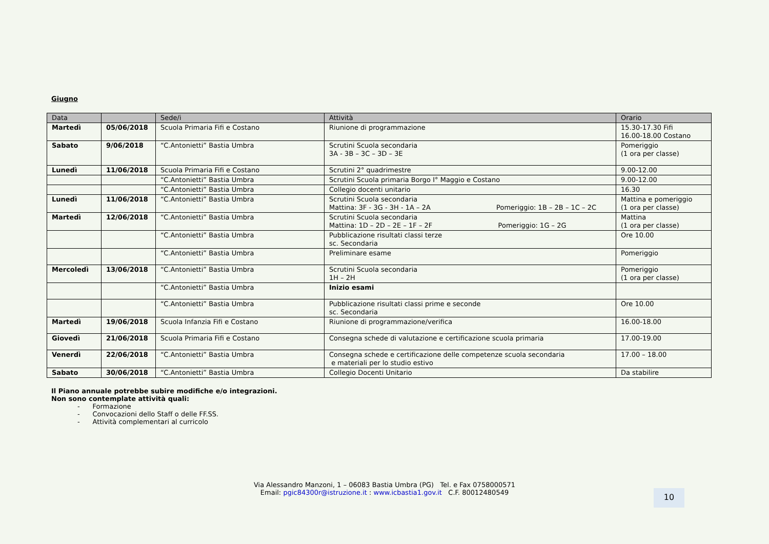Giugno
| Data | | Sede/i | Attività | Orario |
| --- | --- | --- | --- | --- |
| Martedì | 05/06/2018 | Scuola Primaria Fifi e Costano | Riunione di programmazione | 15.30-17.30 Fifi 16.00-18.00 Costano |
| Sabato | 9/06/2018 | “C.Antonietti” Bastia Umbra | Scrutini Scuola secondaria 3A - 3B – 3C – 3D – 3E | Pomeriggio (1 ora per classe) |
| Lunedì | 11/06/2018 | Scuola Primaria Fifi e Costano | Scrutini 2° quadrimestre | 9.00-12.00 |
| | | “C.Antonietti” Bastia Umbra | Scrutini Scuola primaria Borgo I° Maggio e Costano | 9.00-12.00 |
| | | “C.Antonietti” Bastia Umbra | Collegio docenti unitario | 16.30 |
| Lunedì | 11/06/2018 | “C.Antonietti” Bastia Umbra | Scrutini Scuola secondaria Mattina: 3F - 3G - 3H - 1A – 2A Pomeriggio: 1B – 2B – 1C – 2C | Mattina e pomeriggio (1 ora per classe) |
| Martedì | 12/06/2018 | “C.Antonietti” Bastia Umbra | Scrutini Scuola secondaria Mattina: 1D – 2D – 2E – 1F – 2F Pomeriggio: 1G – 2G | Mattina (1 ora per classe) |
| | | “C.Antonietti” Bastia Umbra | Pubblicazione risultati classi terze sc. Secondaria | Ore 10.00 |
| | | “C.Antonietti” Bastia Umbra | Preliminare esame | Pomeriggio |
| Mercoledì | 13/06/2018 | “C.Antonietti” Bastia Umbra | Scrutini Scuola secondaria 1H – 2H | Pomeriggio (1 ora per classe) |
| | | “C.Antonietti” Bastia Umbra | Inizio esami | |
| | | “C.Antonietti” Bastia Umbra | Pubblicazione risultati classi prime e seconde sc. Secondaria | Ore 10.00 |
| Martedì | 19/06/2018 | Scuola Infanzia Fifi e Costano | Riunione di programmazione/verifica | 16.00-18.00 |
| Giovedì | 21/06/2018 | Scuola Primaria Fifi e Costano | Consegna schede di valutazione e certificazione scuola primaria | 17.00-19.00 |
| Venerdì | 22/06/2018 | “C.Antonietti” Bastia Umbra | Consegna schede e certificazione delle competenze scuola secondaria e materiali per lo studio estivo | 17.00 – 18.00 |
| Sabato | 30/06/2018 | “C.Antonietti” Bastia Umbra | Collegio Docenti Unitario | Da stabilire |
Il Piano annuale potrebbe subire modifiche e/o integrazioni.
Non sono contemplate attività quali:
- Formazione
- Convocazioni dello Staff o delle FF.SS.
- Attività complementari al curricolo
Via Alessandro Manzoni, 1 – 06083 Bastia Umbra (PG) Tel. e Fax 0758000571
Email: pgic84300r@istruzione.it : www.icbastia1.gov.it C.F. 80012480549
10